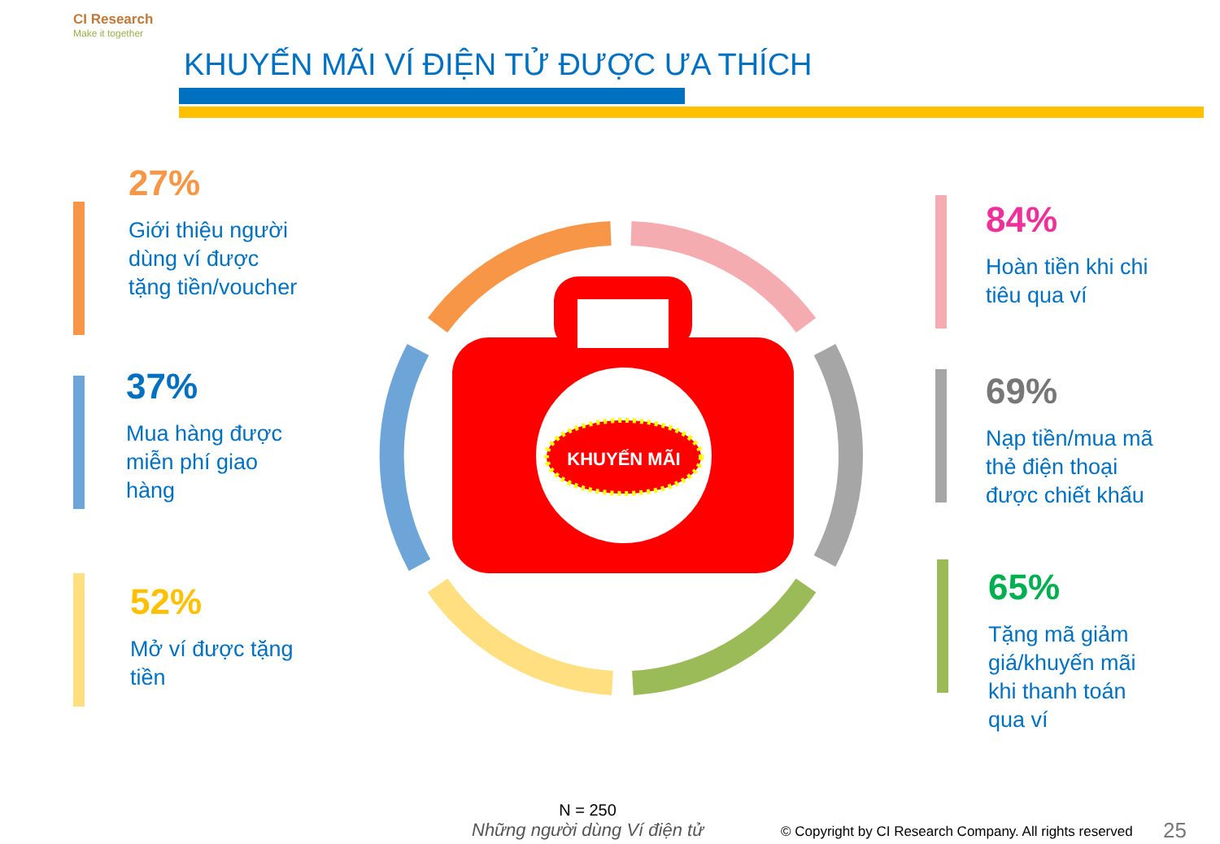CI Research
Make it together
KHUYẾN MÃI VÍ ĐIỆN TỬ ĐƯỢC ƯA THÍCH
27%
Giới thiệu người dùng ví được tặng tiền/voucher
37%
Mua hàng được miễn phí giao hàng
52%
Mở ví được tặng tiền
84%
Hoàn tiền khi chi tiêu qua ví
69%
Nạp tiền/mua mã thẻ điện thoại được chiết khấu
65%
Tặng mã giảm giá/khuyến mãi khi thanh toán qua ví
KHUYẾN MÃI
N = 250
Những người dùng Ví điện tử
© Copyright by CI Research Company. All rights reserved
25